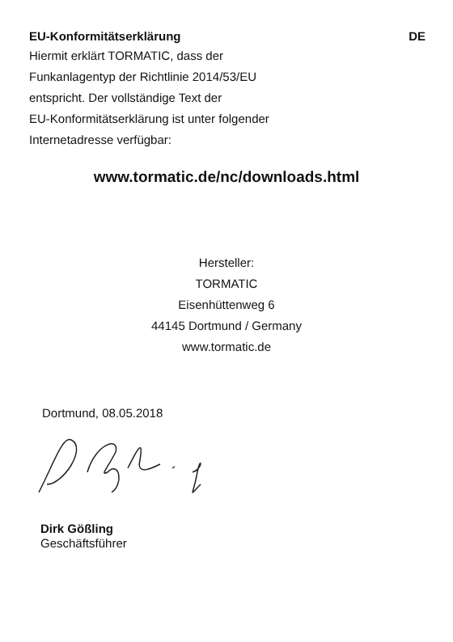EU-Konformitätserklärung DE
Hiermit erklärt TORMATIC, dass der
Funkanlagentyp der Richtlinie 2014/53/EU
entspricht. Der vollständige Text der
EU-Konformitätserklärung ist unter folgender
Internetadresse verfügbar:
www.tormatic.de/nc/downloads.html
Hersteller:
TORMATIC
Eisenhüttenweg 6
44145 Dortmund / Germany
www.tormatic.de
Dortmund, 08.05.2018
Dirk Gößling
Geschäftsführer